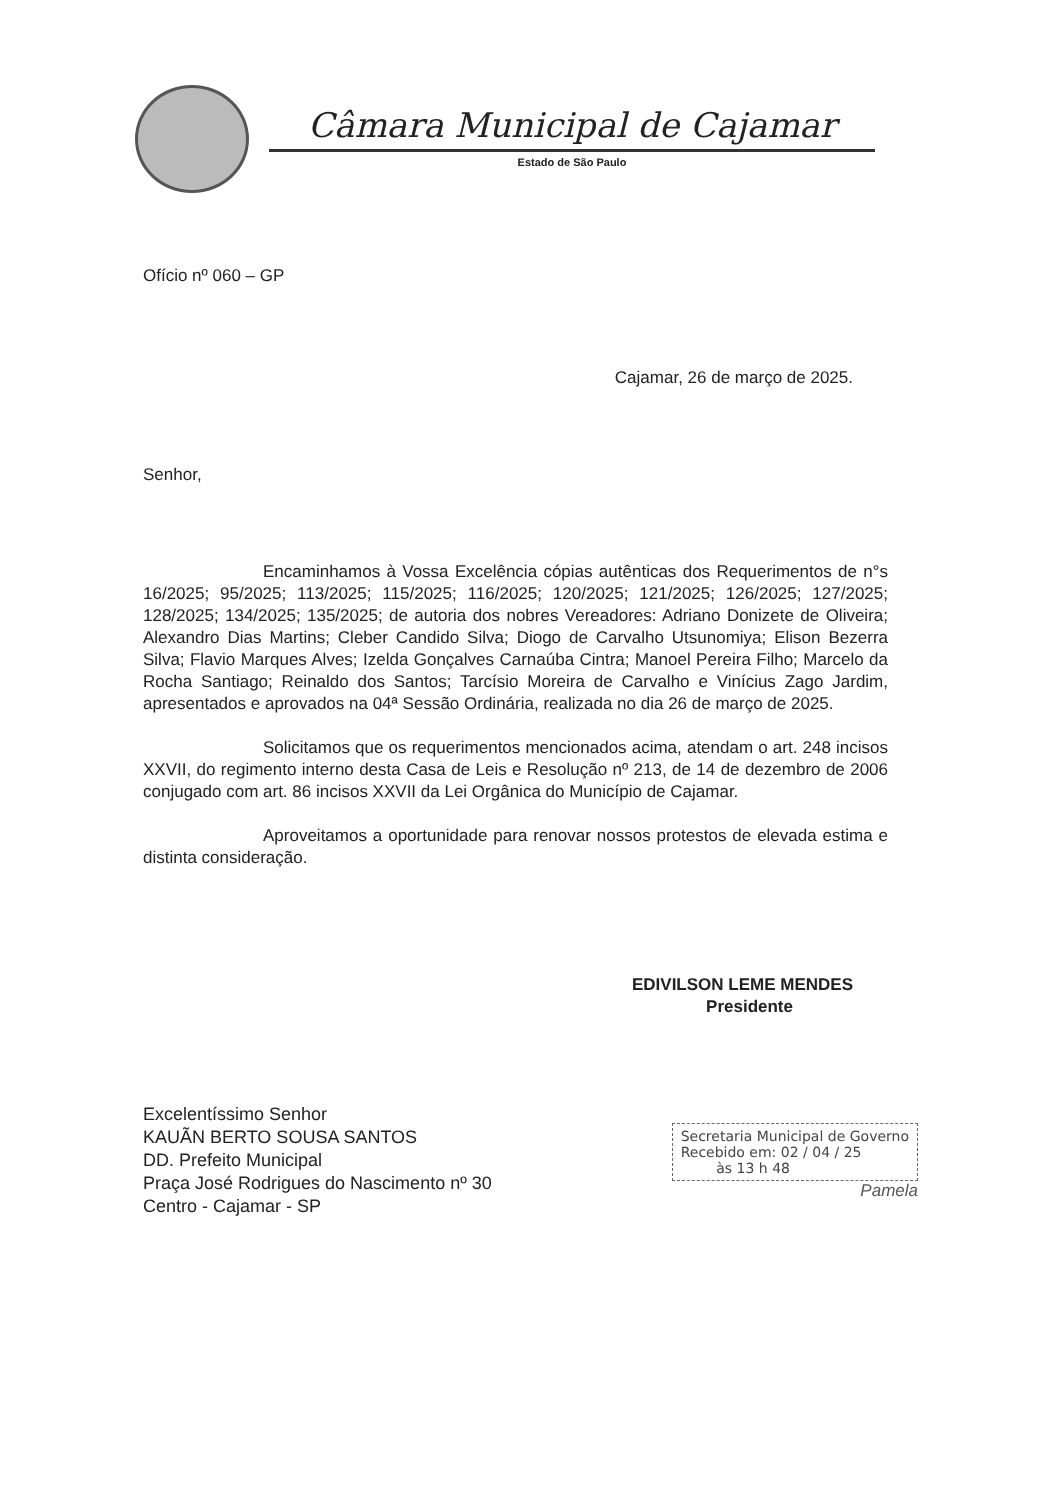Câmara Municipal de Cajamar
Estado de São Paulo
Ofício nº 060 – GP
Cajamar, 26 de março de 2025.
Senhor,
Encaminhamos à Vossa Excelência cópias autênticas dos Requerimentos de n°s 16/2025; 95/2025; 113/2025; 115/2025; 116/2025; 120/2025; 121/2025; 126/2025; 127/2025; 128/2025; 134/2025; 135/2025; de autoria dos nobres Vereadores: Adriano Donizete de Oliveira; Alexandro Dias Martins; Cleber Candido Silva; Diogo de Carvalho Utsunomiya; Elison Bezerra Silva; Flavio Marques Alves; Izelda Gonçalves Carnaúba Cintra; Manoel Pereira Filho; Marcelo da Rocha Santiago; Reinaldo dos Santos; Tarcísio Moreira de Carvalho e Vinícius Zago Jardim, apresentados e aprovados na 04ª Sessão Ordinária, realizada no dia 26 de março de 2025.
Solicitamos que os requerimentos mencionados acima, atendam o art. 248 incisos XXVII, do regimento interno desta Casa de Leis e Resolução nº 213, de 14 de dezembro de 2006 conjugado com art. 86 incisos XXVII da Lei Orgânica do Município de Cajamar.
Aproveitamos a oportunidade para renovar nossos protestos de elevada estima e distinta consideração.
EDIVILSON LEME MENDES
Presidente
Excelentíssimo Senhor
KAUÃN BERTO SOUSA SANTOS
DD. Prefeito Municipal
Praça José Rodrigues do Nascimento nº 30
Centro - Cajamar - SP
Secretaria Municipal de Governo
Recebido em: 02 / 04 / 25
às 13 h 48
Pamela